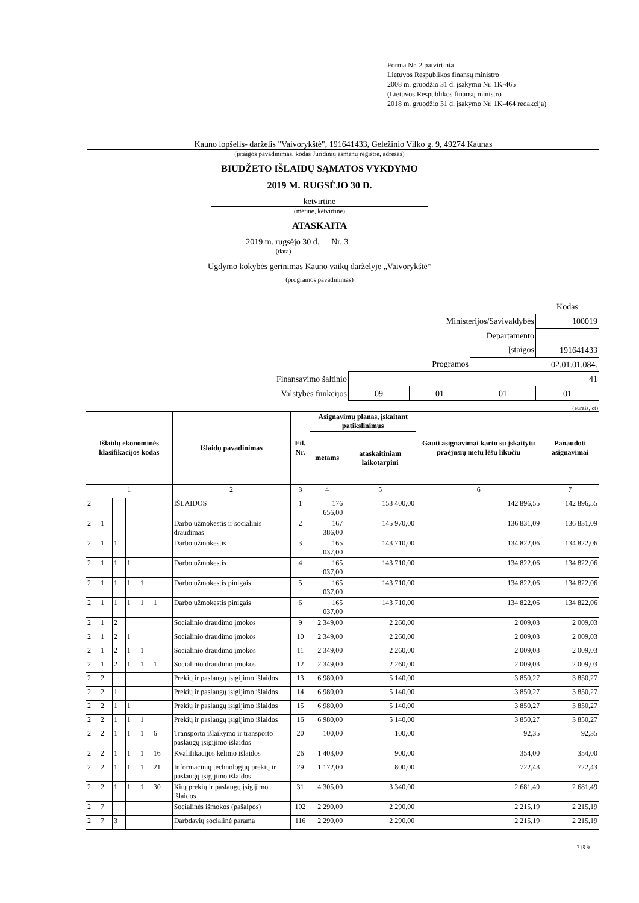Forma Nr. 2 patvirtinta
Lietuvos Respublikos finansų ministro
2008 m. gruodžio 31 d. įsakymu Nr. 1K-465
(Lietuvos Respublikos finansų ministro
2018 m. gruodžio 31 d. įsakymo Nr. 1K-464 redakcija)
Kauno lopšelis- darželis "Vaivorykštė", 191641433, Geležinio Vilko g. 9, 49274 Kaunas
(įstaigos pavadinimas, kodas Juridinių asmenų registre, adresas)
BIUDŽETO IŠLAIDŲ SĄMATOS VYKDYMO
2019 M. RUGSĖJO 30 D.
ketvirtinė
(metinė, ketvirtinė)
ATASKAITA
2019 m. rugsėjo 30 d. Nr. 3
(data)
Ugdymo kokybės gerinimas Kauno vaikų darželyje „Vaivorykštė“
(programos pavadinimas)
| | | | | Kodas |
| Ministerijos/Savivaldybės | | | | 100019 |
| Departamento | | | | |
| Įstaigos | | | | 191641433 |
| Programos | | | 02.01.01.084. | |
| Finansavimo šaltinio | 41 | | | |
| Valstybės funkcijos | 09 | 01 | 01 | 01 |
(eurais, ct)
| Išlaidų ekonominės klasifikacijos kodas | | | | | | Išlaidų pavadinimas | Eil. Nr. | Asignavimų planas, įskaitant patikslinimus | | Gauti asignavimai kartu su įskaitytu praėjusių metų lėšų likučiu | Panaudoti asignavimai |
| --- | --- | --- | --- | --- | --- | --- | --- | --- | --- | --- | --- |
| | | | | | | | | metams | ataskaitiniam laikotarpiui | | |
| 1 | | | | | | 2 | 3 | 4 | 5 | 6 | 7 |
| 2 | | | | | | IŠLAIDOS | 1 | 176 656,00 | 153 400,00 | 142 896,55 | 142 896,55 |
| 2 | 1 | | | | | Darbo užmokestis ir socialinis draudimas | 2 | 167 386,00 | 145 970,00 | 136 831,09 | 136 831,09 |
| 2 | 1 | 1 | | | | Darbo užmokestis | 3 | 165 037,00 | 143 710,00 | 134 822,06 | 134 822,06 |
| 2 | 1 | 1 | 1 | | | Darbo užmokestis | 4 | 165 037,00 | 143 710,00 | 134 822,06 | 134 822,06 |
| 2 | 1 | 1 | 1 | 1 | | Darbo užmokestis pinigais | 5 | 165 037,00 | 143 710,00 | 134 822,06 | 134 822,06 |
| 2 | 1 | 1 | 1 | 1 | 1 | Darbo užmokestis pinigais | 6 | 165 037,00 | 143 710,00 | 134 822,06 | 134 822,06 |
| 2 | 1 | 2 | | | | Socialinio draudimo įmokos | 9 | 2 349,00 | 2 260,00 | 2 009,03 | 2 009,03 |
| 2 | 1 | 2 | 1 | | | Socialinio draudimo įmokos | 10 | 2 349,00 | 2 260,00 | 2 009,03 | 2 009,03 |
| 2 | 1 | 2 | 1 | 1 | | Socialinio draudimo įmokos | 11 | 2 349,00 | 2 260,00 | 2 009,03 | 2 009,03 |
| 2 | 1 | 2 | 1 | 1 | 1 | Socialinio draudimo įmokos | 12 | 2 349,00 | 2 260,00 | 2 009,03 | 2 009,03 |
| 2 | 2 | | | | | Prekių ir paslaugų įsigijimo išlaidos | 13 | 6 980,00 | 5 140,00 | 3 850,27 | 3 850,27 |
| 2 | 2 | 1 | | | | Prekių ir paslaugų įsigijimo išlaidos | 14 | 6 980,00 | 5 140,00 | 3 850,27 | 3 850,27 |
| 2 | 2 | 1 | 1 | | | Prekių ir paslaugų įsigijimo išlaidos | 15 | 6 980,00 | 5 140,00 | 3 850,27 | 3 850,27 |
| 2 | 2 | 1 | 1 | 1 | | Prekių ir paslaugų įsigijimo išlaidos | 16 | 6 980,00 | 5 140,00 | 3 850,27 | 3 850,27 |
| 2 | 2 | 1 | 1 | 1 | 6 | Transporto išlaikymo ir transporto paslaugų įsigijimo išlaidos | 20 | 100,00 | 100,00 | 92,35 | 92,35 |
| 2 | 2 | 1 | 1 | 1 | 16 | Kvalifikacijos kėlimo išlaidos | 26 | 1 403,00 | 900,00 | 354,00 | 354,00 |
| 2 | 2 | 1 | 1 | 1 | 21 | Informacinių technologijų prekių ir paslaugų įsigijimo išlaidos | 29 | 1 172,00 | 800,00 | 722,43 | 722,43 |
| 2 | 2 | 1 | 1 | 1 | 30 | Kitų prekių ir paslaugų įsigijimo išlaidos | 31 | 4 305,00 | 3 340,00 | 2 681,49 | 2 681,49 |
| 2 | 7 | | | | | Socialinės išmokos (pašalpos) | 102 | 2 290,00 | 2 290,00 | 2 215,19 | 2 215,19 |
| 2 | 7 | 3 | | | | Darbdavių socialinė parama | 116 | 2 290,00 | 2 290,00 | 2 215,19 | 2 215,19 |
7 iš 9